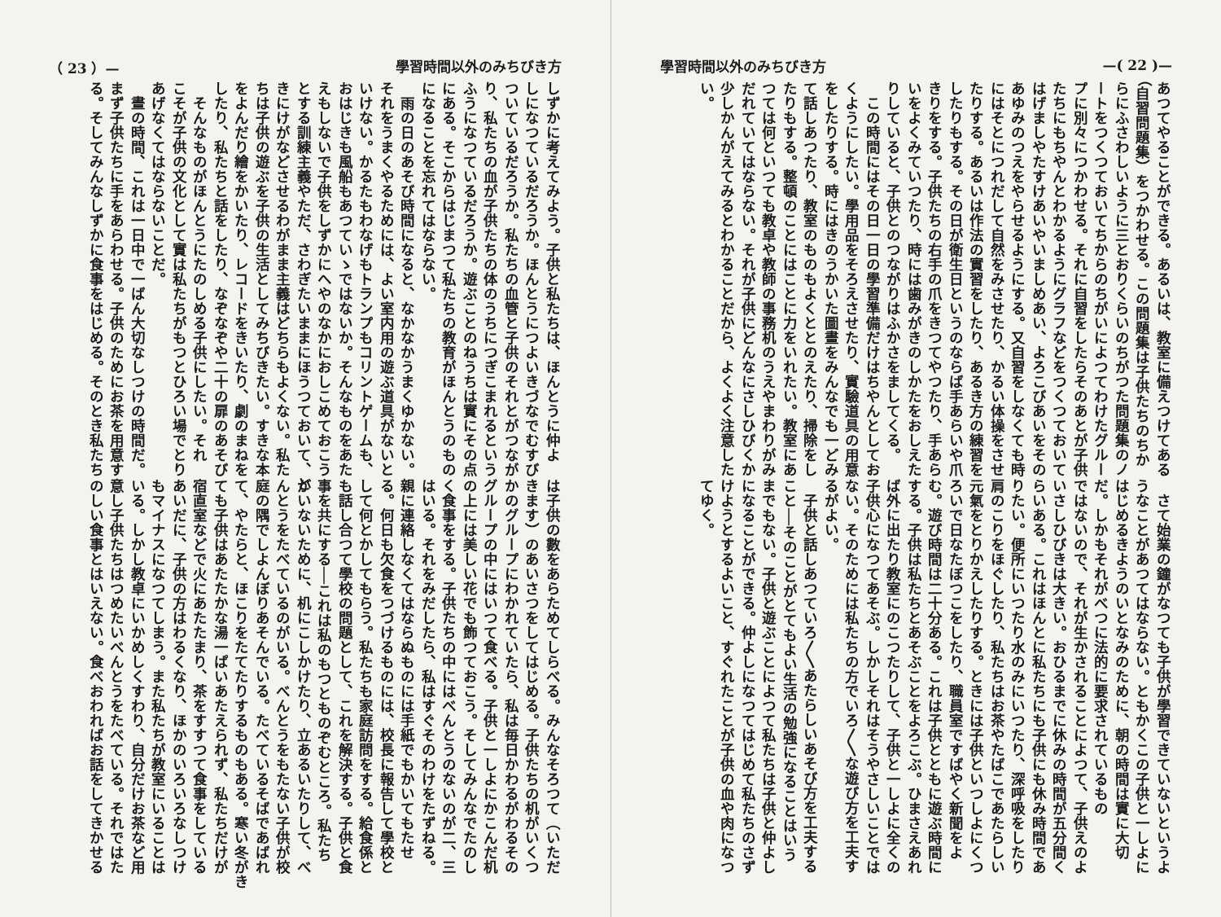學習時間以外のみちびき方 —( 22 )—
あつてやることができる。あるいは、教室に備えつけてある （自習問題集）をつかわせる。この問題集は子供たちのちか らにふさわしいように三とおりくらいのちがつた問題集のノ ートをつくつておいてちからのちがいによつてわけたグルー プに別々につかわせる。それに自習をしたらそのあとが子供 たちにもちやんとわかるようにグラフなどをつくつておいて はげましやたすけあいやいましめあい、よろこびあいをその あゆみのつえをやらせるようにする。又自習をしなくても時 にはそとにつれだして自然をみさせたり、かるい体操をさせ たりする。あるいは作法の實習をしたり、あるき方の練習を したりもする。その日が衛生日というのならば手あらいや爪 きりをする。子供たちの右手の爪をきつてやつたり、手あら いをよくみていつたり、時には歯みがきのしかたをおしえた りしていると、子供とのつながりはふかさをましてくる。 　この時間にはその日一日の學習準備だけはちやんとしてお くようにしたい。學用品をそろえさせたり、實驗道具の用意 をしたりする。時にはきのうかいた圖畫をみんなでも一どみ て話しあつたり、教室のものもよくととのえたり、掃除をし たりもする。整頓のことにはことに力をいれたい。教室にあ つては何といつても教卓や教師の事務机のうえやまわりがみ だれていてはならない。それが子供にどんなにさしひびくか 少しかんがえてみるとわかることだから、よくよく注意した い。
　さて始業の鐘がなつても子供が學習できていないというよ うなことがあつてはならない。ともかくこの子供と一しよに はじめるきようのいとなみのために、朝の時間は實に大切 だ。しかもそれがべつに法的に要求されているもの ではないので、それが生かされることによつて、子供えのよ いさしひびきは大きい。おひるまでに休みの時間が五分間く らいある。これはほんとに私たちにも子供にも休み時間であ りたい。便所にいつたり水のみにいつたり、深呼吸をしたり 肩のこりをほぐしたり、私たちはお茶やたばこであたらしい 元氣をとりかえしたりする。ときには子供といつしよにくつ ろいで日なたぼつこをしたり、職員室ですばやく新聞をよ む。遊び時間は二十分ある。これは子供とともに遊ぶ時間に する。子供は私たちとあそぶことをよろこぶ。ひまさえあれ ば外に出たり教室にのこつたりして、子供と一しよに全くの 子供心になつてあそぶ。しかしそれはそうやさしいことでは ない。そのためには私たちの方でいろ〳〵な遊び方を工夫す るがよい。 　子供と話しあつていろ〳〵あたらしいあそび方を工夫する こと──そのことがとてもよい生活の勉強になることはいう までもない。子供と遊ぶことによつて私たちは子供と仲よし になることができる。仲よしになつてはじめて私たちのさず けようとするよいこと、すぐれたことが子供の血や肉になつ てゆく。
（ 23 ）— 學習時間以外のみちびき方
しずかに考えてみよう。子供と私たちは、ほんとうに仲よ しになつているだろうか。ほんとうにつよいきづなでむすび ついているだろうか。私たちの血管と子供のそれとがつなが り、私たちの血が子供たちの体のうちにつぎこまれるという ふうになつているだろうか。遊ぶことのねうちは實にその点 にある。そこからはじまつて私たちの教育がほんとうのもの になることを忘れてはならない。 　雨の日のあそび時間になると、なかなかうまくゆかない。 それをうまくやるためには、よい室内用の遊ぶ道具がないと いけない。かるたもわなげもトランプもコリントゲームも、 おはじきも風船もあつていゝではないか。そんなものをあた えもしないで子供をしずかにへやのなかにおしこめておこう とする訓練主義やただ、さわぎたいままにほうつておいて、と きにけがなどさせるわがまま主義はどちらもよくない。私た ちは子供の遊ぶを子供の生活としてみちびきたい。すきな本 をよんだり繪をかいたり、レコードをきいたり、劇のまねを したり、私たちと話をしたり、なぞなぞや二十の扉のあそび 　そんなものがほんとうにたのしめる子供にしたい。それ こそが子供の文化として實は私たちがもつとひろい場でとり あげなくてはならないことだ。 　晝の時間、これは一日中で一ばん大切なしつけの時間だ。 まず子供たちに手をあらわせる。子供のためにお茶を用意す る。そしてみんなしずかに食事をはじめる。そのとき私たち
は子供の數をあらためてしらべる。みんなそろつて（いただ きます）のあいさつをしてはじめる。子供たちの机がいくつ かのグループにわかれていたら、私は毎日かわるがわるその グループの中にはいつて食べる。子供と一しよにかこんだ机 の上には美しい花でも飾つておこう。そしてみんなでたのし く食事をする。子供たちの中にはべんとうのないのが二、三 はいる。それをみだしたら、私はすぐそのわけをたずねる。 親に連絡しなくてはならぬものには手紙でもかいてもたせ る。何日も欠食をつづけるものには、校長に報告して學校と して何とかしてもらう。私たちも家庭訪問をする。給食係と も話し合つて學校の問題として、これを解決する。子供と食 事を共にする──これは私のもつとものぞむところ。私たち がいないために、机にこしかけたり、立あるいたりして、べ んとうをたべているのがいる。べんとうをもたない子供が校 庭の隅でしよんぼりあそんでいる。たべているそばであばれ て、やたらと、ほこりをたてたりするものもある。寒い冬がき ても子供はあたたかな湯一ぱいあたえられず、私たちだけが 宿直室などで火にあたたまり、茶をすすつて食事をしている あいだに、子供の方はわるくなり、ほかのいろいろなしつけ もマイナスになつてしまう。また私たちが教室にいることは いる。しかし教卓にいかめしくすわり、自分だけお茶など用 意し子供たちはつめたいべんとうをたべている。それではた のしい食事とはいえない。食べおわればお話をしてきかせる